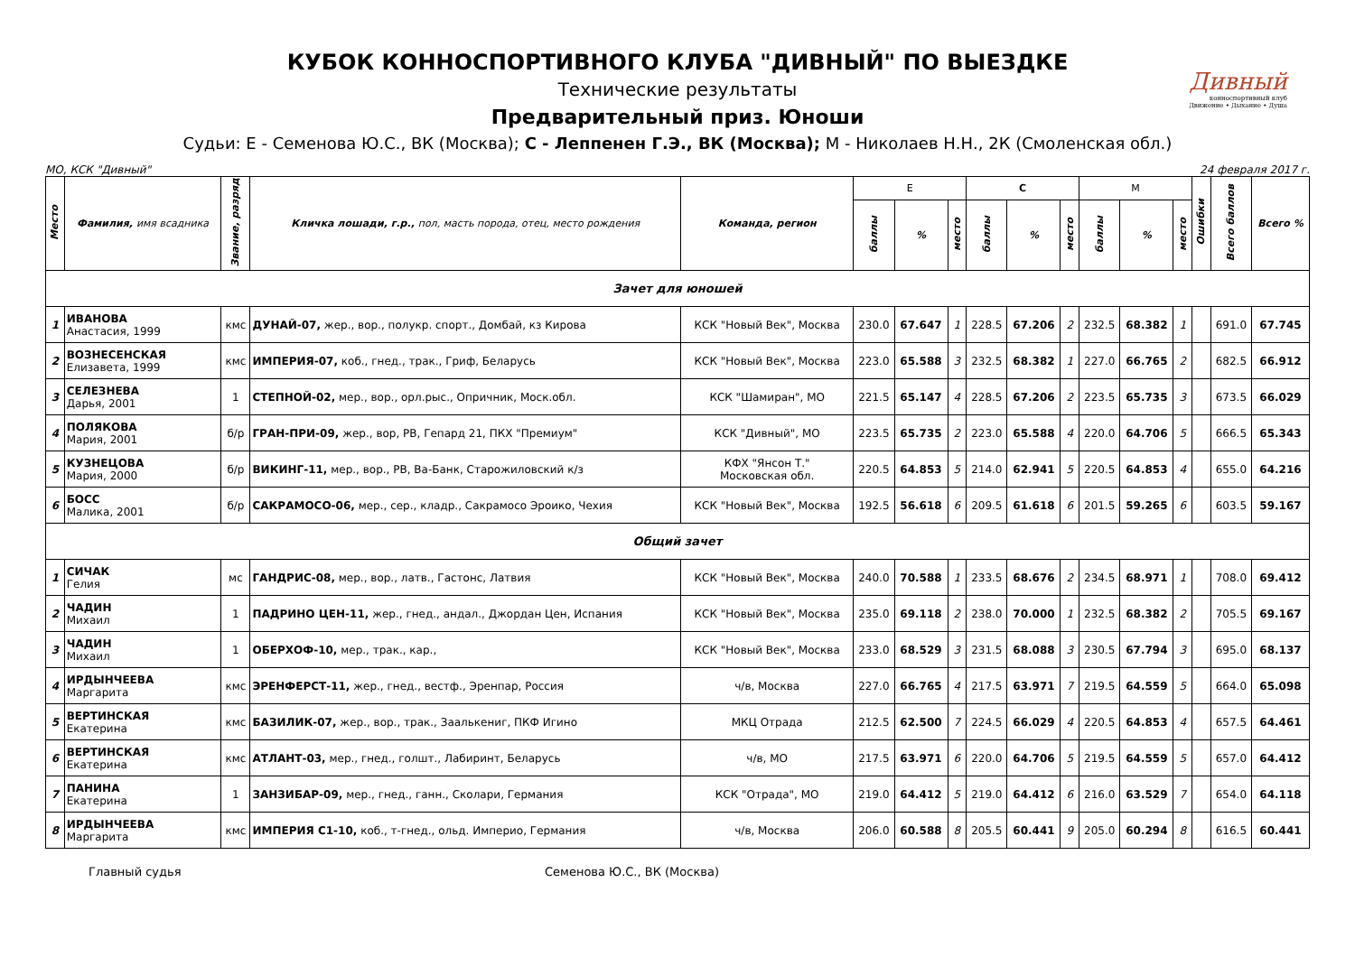Дивный
конноспортивный клуб
Движение • Дыхание • Душа
КУБОК КОННОСПОРТИВНОГО КЛУБА "ДИВНЫЙ" ПО ВЫЕЗДКЕ
Технические результаты
Предварительный приз. Юноши
Судьи: Е - Семенова Ю.С., ВК (Москва); С - Леппенен Г.Э., ВК (Москва); М - Николаев Н.Н., 2К (Смоленская обл.)
МО, КСК "Дивный" 24 февраля 2017 г.
| Место | Фамилия, имя всадника | Звание, разряд | Кличка лошади, г.р., пол, масть порода, отец, место рождения | Команда, регион | Е | | | С | | | М | | | Ошибки | Всего баллов | Всего % |
| --- | --- | --- | --- | --- | --- | --- | --- | --- | --- | --- | --- | --- | --- | --- | --- | --- |
| | | | | | баллы | % | место | баллы | % | место | баллы | % | место | | | |
| Зачет для юношей | | | | | | | | | | | | | | | | |
| 1 | ИВАНОВА Анастасия, 1999 | кмс | ДУНАЙ-07, жер., вор., полукр. спорт., Домбай, кз Кирова | КСК "Новый Век", Москва | 230.0 | 67.647 | 1 | 228.5 | 67.206 | 2 | 232.5 | 68.382 | 1 | | 691.0 | 67.745 |
| 2 | ВОЗНЕСЕНСКАЯ Елизавета, 1999 | кмс | ИМПЕРИЯ-07, коб., гнед., трак., Гриф, Беларусь | КСК "Новый Век", Москва | 223.0 | 65.588 | 3 | 232.5 | 68.382 | 1 | 227.0 | 66.765 | 2 | | 682.5 | 66.912 |
| 3 | СЕЛЕЗНЕВА Дарья, 2001 | 1 | СТЕПНОЙ-02, мер., вор., орл.рыс., Опричник, Моск.обл. | КСК "Шамиран", МО | 221.5 | 65.147 | 4 | 228.5 | 67.206 | 2 | 223.5 | 65.735 | 3 | | 673.5 | 66.029 |
| 4 | ПОЛЯКОВА Мария, 2001 | б/р | ГРАН-ПРИ-09, жер., вор, РВ, Гепард 21, ПКХ "Премиум" | КСК "Дивный", МО | 223.5 | 65.735 | 2 | 223.0 | 65.588 | 4 | 220.0 | 64.706 | 5 | | 666.5 | 65.343 |
| 5 | КУЗНЕЦОВА Мария, 2000 | б/р | ВИКИНГ-11, мер., вор., РВ, Ва-Банк, Старожиловский к/з | КФХ "Янсон Т." Московская обл. | 220.5 | 64.853 | 5 | 214.0 | 62.941 | 5 | 220.5 | 64.853 | 4 | | 655.0 | 64.216 |
| 6 | БОСС Малика, 2001 | б/р | САКРАМОСО-06, мер., сер., кладр., Сакрамосо Эроико, Чехия | КСК "Новый Век", Москва | 192.5 | 56.618 | 6 | 209.5 | 61.618 | 6 | 201.5 | 59.265 | 6 | | 603.5 | 59.167 |
| Общий зачет | | | | | | | | | | | | | | | | |
| 1 | СИЧАК Гелия | мс | ГАНДРИС-08, мер., вор., латв., Гастонс, Латвия | КСК "Новый Век", Москва | 240.0 | 70.588 | 1 | 233.5 | 68.676 | 2 | 234.5 | 68.971 | 1 | | 708.0 | 69.412 |
| 2 | ЧАДИН Михаил | 1 | ПАДРИНО ЦЕН-11, жер., гнед., андал., Джордан Цен, Испания | КСК "Новый Век", Москва | 235.0 | 69.118 | 2 | 238.0 | 70.000 | 1 | 232.5 | 68.382 | 2 | | 705.5 | 69.167 |
| 3 | ЧАДИН Михаил | 1 | ОБЕРХОФ-10, мер., трак., кар., | КСК "Новый Век", Москва | 233.0 | 68.529 | 3 | 231.5 | 68.088 | 3 | 230.5 | 67.794 | 3 | | 695.0 | 68.137 |
| 4 | ИРДЫНЧЕЕВА Маргарита | кмс | ЭРЕНФЕРСТ-11, жер., гнед., вестф., Эренпар, Россия | ч/в, Москва | 227.0 | 66.765 | 4 | 217.5 | 63.971 | 7 | 219.5 | 64.559 | 5 | | 664.0 | 65.098 |
| 5 | ВЕРТИНСКАЯ Екатерина | кмс | БАЗИЛИК-07, жер., вор., трак., Заалькениг, ПКФ Игино | МКЦ Отрада | 212.5 | 62.500 | 7 | 224.5 | 66.029 | 4 | 220.5 | 64.853 | 4 | | 657.5 | 64.461 |
| 6 | ВЕРТИНСКАЯ Екатерина | кмс | АТЛАНТ-03, мер., гнед., голшт., Лабиринт, Беларусь | ч/в, МО | 217.5 | 63.971 | 6 | 220.0 | 64.706 | 5 | 219.5 | 64.559 | 5 | | 657.0 | 64.412 |
| 7 | ПАНИНА Екатерина | 1 | ЗАНЗИБАР-09, мер., гнед., ганн., Сколари, Германия | КСК "Отрада", МО | 219.0 | 64.412 | 5 | 219.0 | 64.412 | 6 | 216.0 | 63.529 | 7 | | 654.0 | 64.118 |
| 8 | ИРДЫНЧЕЕВА Маргарита | кмс | ИМПЕРИЯ С1-10, коб., т-гнед., ольд. Империо, Германия | ч/в, Москва | 206.0 | 60.588 | 8 | 205.5 | 60.441 | 9 | 205.0 | 60.294 | 8 | | 616.5 | 60.441 |
Главный судья Семенова Ю.С., ВК (Москва)